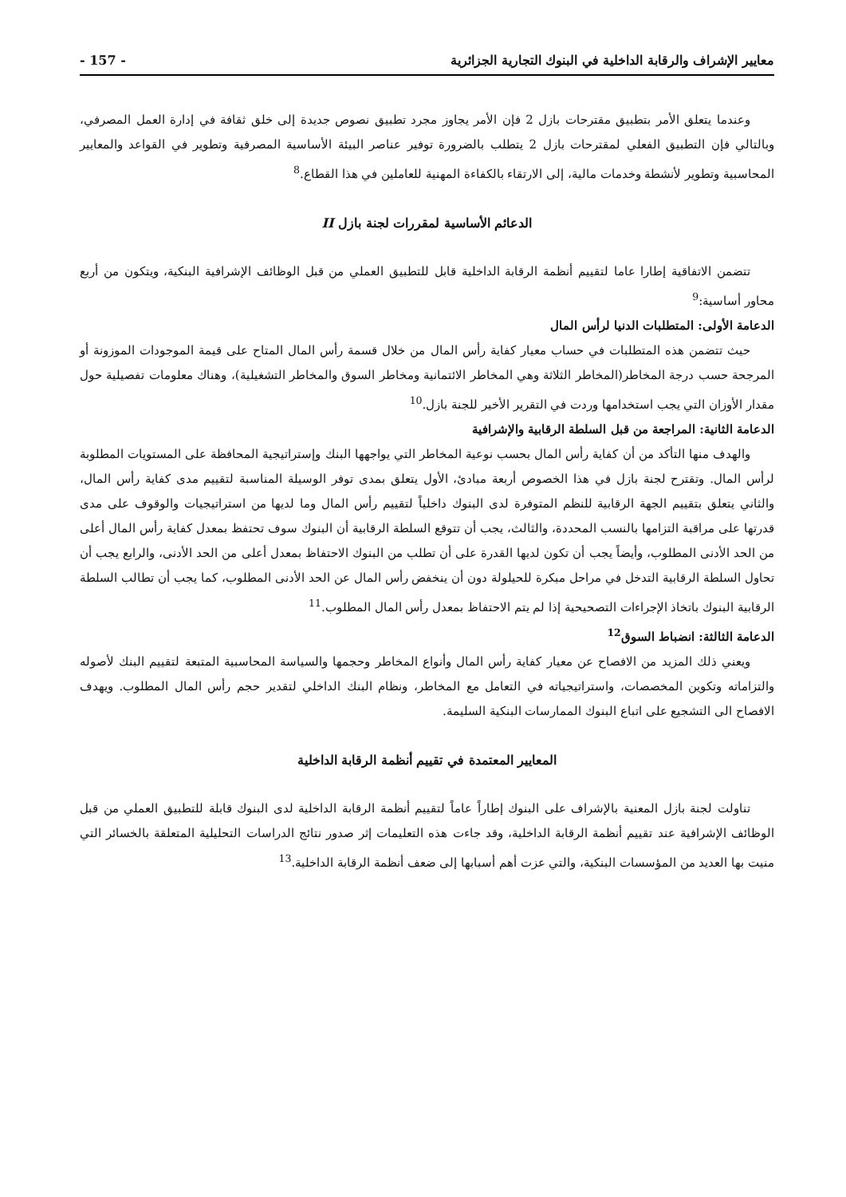معايير الإشراف والرقابة الداخلية في البنوك التجارية الجزائرية - 157 -
وعندما يتعلق الأمر بتطبيق مقترحات بازل 2 فإن الأمر يجاوز مجرد تطبيق نصوص جديدة إلى خلق ثقافة في إدارة العمل المصرفي، وبالتالي فإن التطبيق الفعلي لمقترحات بازل 2 يتطلب بالضرورة توفير عناصر البيئة الأساسية المصرفية وتطوير في القواعد والمعايير المحاسبية وتطوير لأنشطة وخدمات مالية، إلى الارتقاء بالكفاءة المهنية للعاملين في هذا القطاع.<sup>8</sup>
الدعائم الأساسية لمقررات لجنة بازل II
تتضمن الاتفاقية إطارا عاما لتقييم أنظمة الرقابة الداخلية قابل للتطبيق العملي من قبل الوظائف الإشرافية البنكية، ويتكون من أربع محاور أساسية:<sup>9</sup>
الدعامة الأولى: المتطلبات الدنيا لرأس المال
حيث تتضمن هذه المتطلبات في حساب معيار كفاية رأس المال من خلال قسمة رأس المال المتاح على قيمة الموجودات الموزونة أو المرجحة حسب درجة المخاطر(المخاطر الثلاثة وهي المخاطر الائتمانية ومخاطر السوق والمخاطر التشغيلية)، وهناك معلومات تفصيلية حول مقدار الأوزان التي يجب استخدامها وردت في التقرير الأخير للجنة بازل.<sup>10</sup>
الدعامة الثانية: المراجعة من قبل السلطة الرقابية والإشرافية
والهدف منها التأكد من أن كفاية رأس المال بحسب نوعية المخاطر التي يواجهها البنك وإستراتيجية المحافظة على المستويات المطلوبة لرأس المال. وتقترح لجنة بازل في هذا الخصوص أربعة مبادئ، الأول يتعلق بمدى توفر الوسيلة المناسبة لتقييم مدى كفاية رأس المال، والثاني يتعلق بتقييم الجهة الرقابية للنظم المتوفرة لدى البنوك داخلياً لتقييم رأس المال وما لديها من استراتيجيات والوقوف على مدى قدرتها على مراقبة التزامها بالنسب المحددة، والثالث، يجب أن تتوقع السلطة الرقابية أن البنوك سوف تحتفظ بمعدل كفاية رأس المال أعلى من الحد الأدنى المطلوب، وأيضاً يجب أن تكون لديها القدرة على أن تطلب من البنوك الاحتفاظ بمعدل أعلى من الحد الأدنى، والرابع يجب أن تحاول السلطة الرقابية التدخل في مراحل مبكرة للحيلولة دون أن ينخفض رأس المال عن الحد الأدنى المطلوب، كما يجب أن تطالب السلطة الرقابية البنوك باتخاذ الإجراءات التصحيحية إذا لم يتم الاحتفاظ بمعدل رأس المال المطلوب.<sup>11</sup>
الدعامة الثالثة: انضباط السوق<sup>12</sup>
ويعني ذلك المزيد من الافصاح عن معيار كفاية رأس المال وأنواع المخاطر وحجمها والسياسة المحاسبية المتبعة لتقييم البنك لأصوله والتزاماته وتكوين المخصصات، واستراتيجياته في التعامل مع المخاطر، ونظام البنك الداخلي لتقدير حجم رأس المال المطلوب. ويهدف الافصاح الى التشجيع على اتباع البنوك الممارسات البنكية السليمة.
المعايير المعتمدة في تقييم أنظمة الرقابة الداخلية
تناولت لجنة بازل المعنية بالإشراف على البنوك إطاراً عاماً لتقييم أنظمة الرقابة الداخلية لدى البنوك قابلة للتطبيق العملي من قبل الوظائف الإشرافية عند تقييم أنظمة الرقابة الداخلية، وقد جاءت هذه التعليمات إثر صدور نتائج الدراسات التحليلية المتعلقة بالخسائر التي منيت بها العديد من المؤسسات البنكية، والتي عزت أهم أسبابها إلى ضعف أنظمة الرقابة الداخلية.<sup>13</sup>